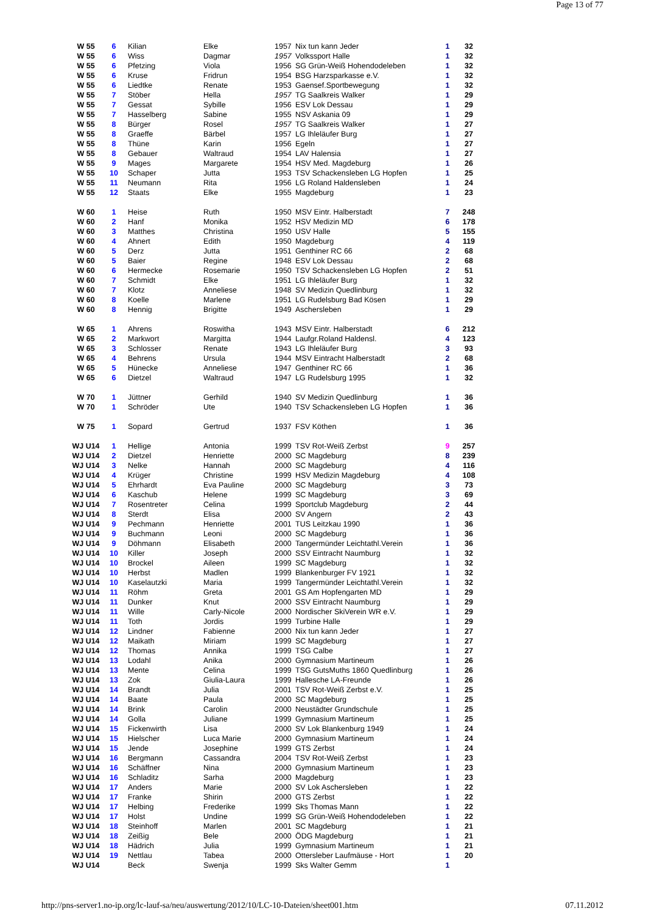Page 13 of 77
| W 55 | 6 | Kilian | Elke | 1957 | Nix tun kann Jeder | 1 | 32 |
| W 55 | 6 | Wiss | Dagmar | 1957 | Volkssport Halle | 1 | 32 |
| W 55 | 6 | Pfetzing | Viola | 1956 | SG Grün-Weiß Hohendodeleben | 1 | 32 |
| W 55 | 6 | Kruse | Fridrun | 1954 | BSG Harzsparkasse e.V. | 1 | 32 |
| W 55 | 6 | Liedtke | Renate | 1953 | Gaensef.Sportbewegung | 1 | 32 |
| W 55 | 7 | Stöber | Hella | 1957 | TG Saalkreis Walker | 1 | 29 |
| W 55 | 7 | Gessat | Sybille | 1956 | ESV Lok Dessau | 1 | 29 |
| W 55 | 7 | Hasselberg | Sabine | 1955 | NSV Askania 09 | 1 | 29 |
| W 55 | 8 | Bürger | Rosel | 1957 | TG Saalkreis Walker | 1 | 27 |
| W 55 | 8 | Graeffe | Bärbel | 1957 | LG Ihleläufer Burg | 1 | 27 |
| W 55 | 8 | Thüne | Karin | 1956 | Egeln | 1 | 27 |
| W 55 | 8 | Gebauer | Waltraud | 1954 | LAV Halensia | 1 | 27 |
| W 55 | 9 | Mages | Margarete | 1954 | HSV Med. Magdeburg | 1 | 26 |
| W 55 | 10 | Schaper | Jutta | 1953 | TSV Schackensleben LG Hopfen | 1 | 25 |
| W 55 | 11 | Neumann | Rita | 1956 | LG Roland Haldensleben | 1 | 24 |
| W 55 | 12 | Staats | Elke | 1955 | Magdeburg | 1 | 23 |
| W 60 | 1 | Heise | Ruth | 1950 | MSV Eintr. Halberstadt | 7 | 248 |
| W 60 | 2 | Hanf | Monika | 1952 | HSV Medizin MD | 6 | 178 |
| W 60 | 3 | Matthes | Christina | 1950 | USV Halle | 5 | 155 |
| W 60 | 4 | Ahnert | Edith | 1950 | Magdeburg | 4 | 119 |
| W 60 | 5 | Derz | Jutta | 1951 | Genthiner RC 66 | 2 | 68 |
| W 60 | 5 | Baier | Regine | 1948 | ESV Lok Dessau | 2 | 68 |
| W 60 | 6 | Hermecke | Rosemarie | 1950 | TSV Schackensleben LG Hopfen | 2 | 51 |
| W 60 | 7 | Schmidt | Elke | 1951 | LG Ihleläufer Burg | 1 | 32 |
| W 60 | 7 | Klotz | Anneliese | 1948 | SV Medizin Quedlinburg | 1 | 32 |
| W 60 | 8 | Koelle | Marlene | 1951 | LG Rudelsburg Bad Kösen | 1 | 29 |
| W 60 | 8 | Hennig | Brigitte | 1949 | Aschersleben | 1 | 29 |
| W 65 | 1 | Ahrens | Roswitha | 1943 | MSV Eintr. Halberstadt | 6 | 212 |
| W 65 | 2 | Markwort | Margitta | 1944 | Laufgr.Roland Haldensl. | 4 | 123 |
| W 65 | 3 | Schlosser | Renate | 1943 | LG Ihleläufer Burg | 3 | 93 |
| W 65 | 4 | Behrens | Ursula | 1944 | MSV Eintracht Halberstadt | 2 | 68 |
| W 65 | 5 | Hünecke | Anneliese | 1947 | Genthiner RC 66 | 1 | 36 |
| W 65 | 6 | Dietzel | Waltraud | 1947 | LG Rudelsburg 1995 | 1 | 32 |
| W 70 | 1 | Jüttner | Gerhild | 1940 | SV Medizin Quedlinburg | 1 | 36 |
| W 70 | 1 | Schröder | Ute | 1940 | TSV Schackensleben LG Hopfen | 1 | 36 |
| W 75 | 1 | Sopard | Gertrud | 1937 | FSV Köthen | 1 | 36 |
| WJ U14 | 1 | Hellige | Antonia | 1999 | TSV Rot-Weiß Zerbst | 9 | 257 |
| WJ U14 | 2 | Dietzel | Henriette | 2000 | SC Magdeburg | 8 | 239 |
| WJ U14 | 3 | Nelke | Hannah | 2000 | SC Magdeburg | 4 | 116 |
| WJ U14 | 4 | Krüger | Christine | 1999 | HSV Medizin Magdeburg | 4 | 108 |
| WJ U14 | 5 | Ehrhardt | Eva Pauline | 2000 | SC Magdeburg | 3 | 73 |
| WJ U14 | 6 | Kaschub | Helene | 1999 | SC Magdeburg | 3 | 69 |
| WJ U14 | 7 | Rosentreter | Celina | 1999 | Sportclub Magdeburg | 2 | 44 |
| WJ U14 | 8 | Sterdt | Elisa | 2000 | SV Angern | 2 | 43 |
| WJ U14 | 9 | Pechmann | Henriette | 2001 | TUS Leitzkau 1990 | 1 | 36 |
| WJ U14 | 9 | Buchmann | Leoni | 2000 | SC Magdeburg | 1 | 36 |
| WJ U14 | 9 | Döhmann | Elisabeth | 2000 | Tangermünder Leichtathl.Verein | 1 | 36 |
| WJ U14 | 10 | Killer | Joseph | 2000 | SSV Eintracht Naumburg | 1 | 32 |
| WJ U14 | 10 | Brockel | Aileen | 1999 | SC Magdeburg | 1 | 32 |
| WJ U14 | 10 | Herbst | Madlen | 1999 | Blankenburger FV 1921 | 1 | 32 |
| WJ U14 | 10 | Kaselautzki | Maria | 1999 | Tangermünder Leichtathl.Verein | 1 | 32 |
| WJ U14 | 11 | Röhm | Greta | 2001 | GS Am Hopfengarten MD | 1 | 29 |
| WJ U14 | 11 | Dunker | Knut | 2000 | SSV Eintracht Naumburg | 1 | 29 |
| WJ U14 | 11 | Wille | Carly-Nicole | 2000 | Nordischer SkiVerein WR e.V. | 1 | 29 |
| WJ U14 | 11 | Toth | Jordis | 1999 | Turbine Halle | 1 | 29 |
| WJ U14 | 12 | Lindner | Fabienne | 2000 | Nix tun kann Jeder | 1 | 27 |
| WJ U14 | 12 | Maikath | Miriam | 1999 | SC Magdeburg | 1 | 27 |
| WJ U14 | 12 | Thomas | Annika | 1999 | TSG Calbe | 1 | 27 |
| WJ U14 | 13 | Lodahl | Anika | 2000 | Gymnasium Martineum | 1 | 26 |
| WJ U14 | 13 | Mente | Celina | 1999 | TSG GutsMuths 1860 Quedlinburg | 1 | 26 |
| WJ U14 | 13 | Zok | Giulia-Laura | 1999 | Hallesche LA-Freunde | 1 | 26 |
| WJ U14 | 14 | Brandt | Julia | 2001 | TSV Rot-Weiß Zerbst e.V. | 1 | 25 |
| WJ U14 | 14 | Baate | Paula | 2000 | SC Magdeburg | 1 | 25 |
| WJ U14 | 14 | Brink | Carolin | 2000 | Neustädter Grundschule | 1 | 25 |
| WJ U14 | 14 | Golla | Juliane | 1999 | Gymnasium Martineum | 1 | 25 |
| WJ U14 | 15 | Fickenwirth | Lisa | 2000 | SV Lok Blankenburg 1949 | 1 | 24 |
| WJ U14 | 15 | Hielscher | Luca Marie | 2000 | Gymnasium Martineum | 1 | 24 |
| WJ U14 | 15 | Jende | Josephine | 1999 | GTS Zerbst | 1 | 24 |
| WJ U14 | 16 | Bergmann | Cassandra | 2004 | TSV Rot-Weiß Zerbst | 1 | 23 |
| WJ U14 | 16 | Schäffner | Nina | 2000 | Gymnasium Martineum | 1 | 23 |
| WJ U14 | 16 | Schladitz | Sarha | 2000 | Magdeburg | 1 | 23 |
| WJ U14 | 17 | Anders | Marie | 2000 | SV Lok Aschersleben | 1 | 22 |
| WJ U14 | 17 | Franke | Shirin | 2000 | GTS Zerbst | 1 | 22 |
| WJ U14 | 17 | Helbing | Frederike | 1999 | Sks Thomas Mann | 1 | 22 |
| WJ U14 | 17 | Holst | Undine | 1999 | SG Grün-Weiß Hohendodeleben | 1 | 22 |
| WJ U14 | 18 | Steinhoff | Marlen | 2001 | SC Magdeburg | 1 | 21 |
| WJ U14 | 18 | Zeißig | Bele | 2000 | ÖDG Magdeburg | 1 | 21 |
| WJ U14 | 18 | Hädrich | Julia | 1999 | Gymnasium Martineum | 1 | 21 |
| WJ U14 | 19 | Nettlau | Tabea | 2000 | Ottersleber Laufmäuse - Hort | 1 | 20 |
| WJ U14 | | Beck | Swenja | 1999 | Sks Walter Gemm | 1 | |
http://pns-server1.no-ip.org/lc-lauf-sa/neu/auswertung/2012/10/LC-10-Dateien/sheet001.htm 07.11.2012